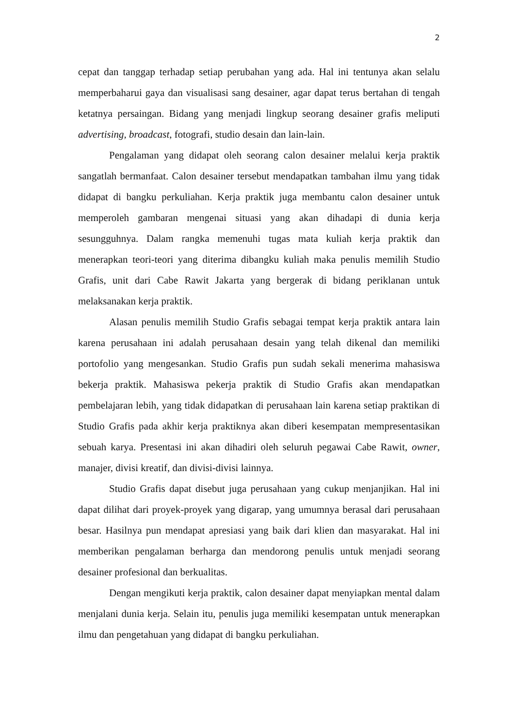2
cepat dan tanggap terhadap setiap perubahan yang ada. Hal ini tentunya akan selalu memperbaharui gaya dan visualisasi sang desainer, agar dapat terus bertahan di tengah ketatnya persaingan. Bidang yang menjadi lingkup seorang desainer grafis meliputi advertising, broadcast, fotografi, studio desain dan lain-lain.
Pengalaman yang didapat oleh seorang calon desainer melalui kerja praktik sangatlah bermanfaat. Calon desainer tersebut mendapatkan tambahan ilmu yang tidak didapat di bangku perkuliahan. Kerja praktik juga membantu calon desainer untuk memperoleh gambaran mengenai situasi yang akan dihadapi di dunia kerja sesungguhnya. Dalam rangka memenuhi tugas mata kuliah kerja praktik dan menerapkan teori-teori yang diterima dibangku kuliah maka penulis memilih Studio Grafis, unit dari Cabe Rawit Jakarta yang bergerak di bidang periklanan untuk melaksanakan kerja praktik.
Alasan penulis memilih Studio Grafis sebagai tempat kerja praktik antara lain karena perusahaan ini adalah perusahaan desain yang telah dikenal dan memiliki portofolio yang mengesankan. Studio Grafis pun sudah sekali menerima mahasiswa bekerja praktik. Mahasiswa pekerja praktik di Studio Grafis akan mendapatkan pembelajaran lebih, yang tidak didapatkan di perusahaan lain karena setiap praktikan di Studio Grafis pada akhir kerja praktiknya akan diberi kesempatan mempresentasikan sebuah karya. Presentasi ini akan dihadiri oleh seluruh pegawai Cabe Rawit, owner, manajer, divisi kreatif, dan divisi-divisi lainnya.
Studio Grafis dapat disebut juga perusahaan yang cukup menjanjikan. Hal ini dapat dilihat dari proyek-proyek yang digarap, yang umumnya berasal dari perusahaan besar. Hasilnya pun mendapat apresiasi yang baik dari klien dan masyarakat. Hal ini memberikan pengalaman berharga dan mendorong penulis untuk menjadi seorang desainer profesional dan berkualitas.
Dengan mengikuti kerja praktik, calon desainer dapat menyiapkan mental dalam menjalani dunia kerja. Selain itu, penulis juga memiliki kesempatan untuk menerapkan ilmu dan pengetahuan yang didapat di bangku perkuliahan.